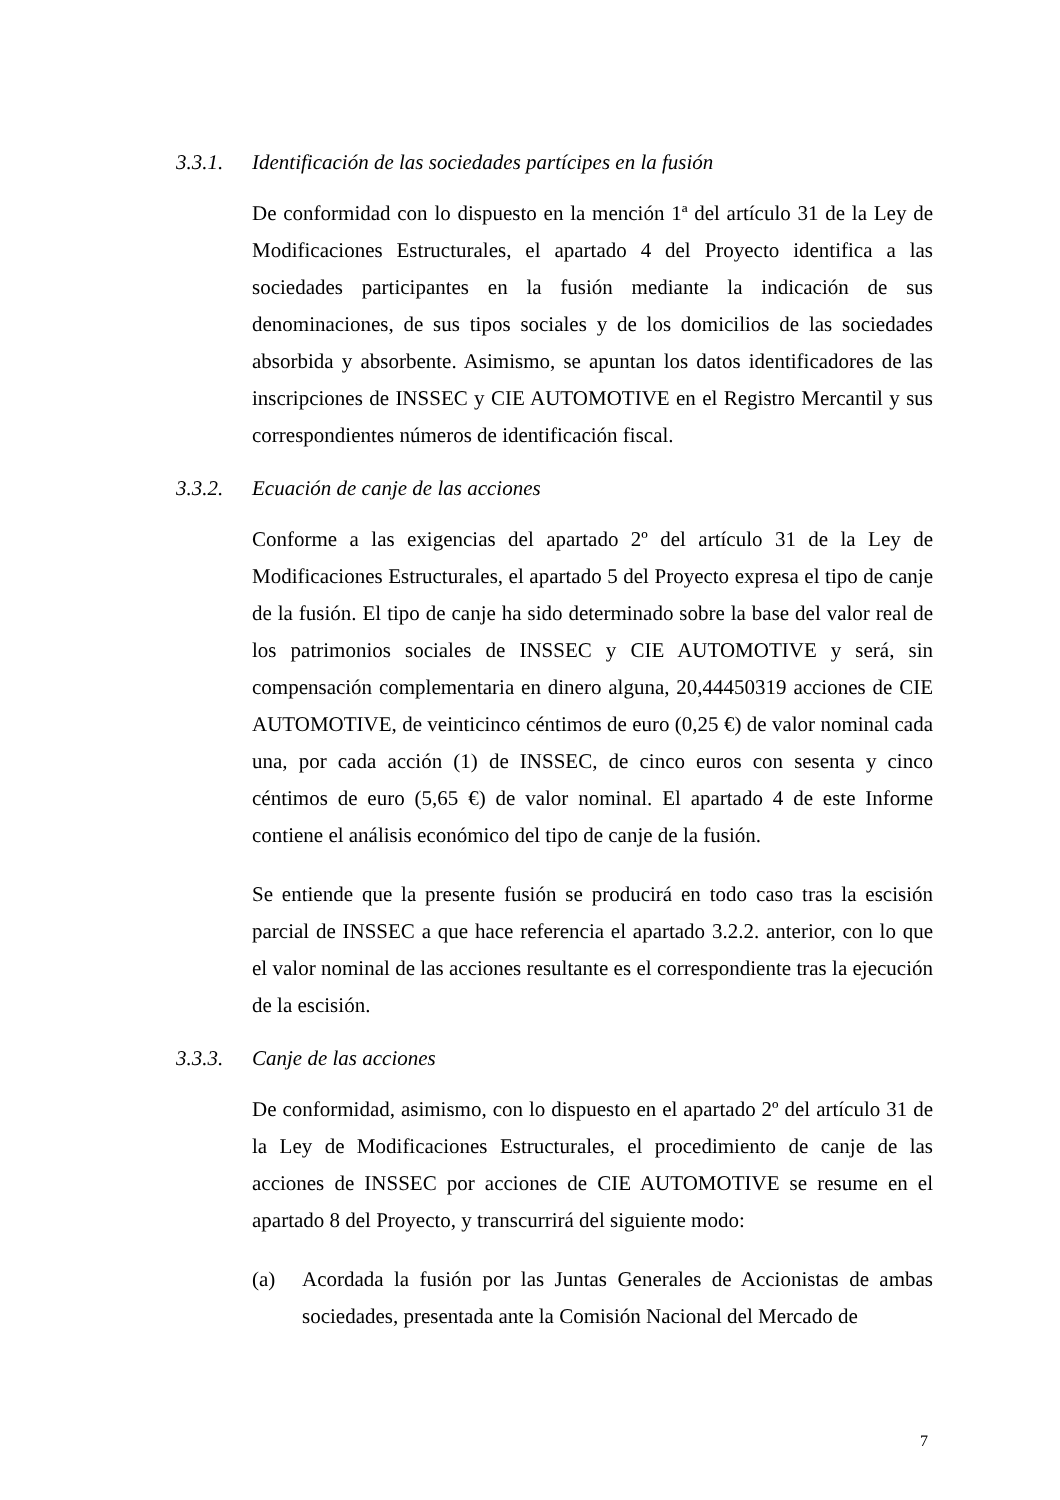3.3.1. Identificación de las sociedades partícipes en la fusión
De conformidad con lo dispuesto en la mención 1ª del artículo 31 de la Ley de Modificaciones Estructurales, el apartado 4 del Proyecto identifica a las sociedades participantes en la fusión mediante la indicación de sus denominaciones, de sus tipos sociales y de los domicilios de las sociedades absorbida y absorbente. Asimismo, se apuntan los datos identificadores de las inscripciones de INSSEC y CIE AUTOMOTIVE en el Registro Mercantil y sus correspondientes números de identificación fiscal.
3.3.2. Ecuación de canje de las acciones
Conforme a las exigencias del apartado 2º del artículo 31 de la Ley de Modificaciones Estructurales, el apartado 5 del Proyecto expresa el tipo de canje de la fusión. El tipo de canje ha sido determinado sobre la base del valor real de los patrimonios sociales de INSSEC y CIE AUTOMOTIVE y será, sin compensación complementaria en dinero alguna, 20,44450319 acciones de CIE AUTOMOTIVE, de veinticinco céntimos de euro (0,25 €) de valor nominal cada una, por cada acción (1) de INSSEC, de cinco euros con sesenta y cinco céntimos de euro (5,65 €) de valor nominal. El apartado 4 de este Informe contiene el análisis económico del tipo de canje de la fusión.
Se entiende que la presente fusión se producirá en todo caso tras la escisión parcial de INSSEC a que hace referencia el apartado 3.2.2. anterior, con lo que el valor nominal de las acciones resultante es el correspondiente tras la ejecución de la escisión.
3.3.3. Canje de las acciones
De conformidad, asimismo, con lo dispuesto en el apartado 2º del artículo 31 de la Ley de Modificaciones Estructurales, el procedimiento de canje de las acciones de INSSEC por acciones de CIE AUTOMOTIVE se resume en el apartado 8 del Proyecto, y transcurrirá del siguiente modo:
(a) Acordada la fusión por las Juntas Generales de Accionistas de ambas sociedades, presentada ante la Comisión Nacional del Mercado de
7